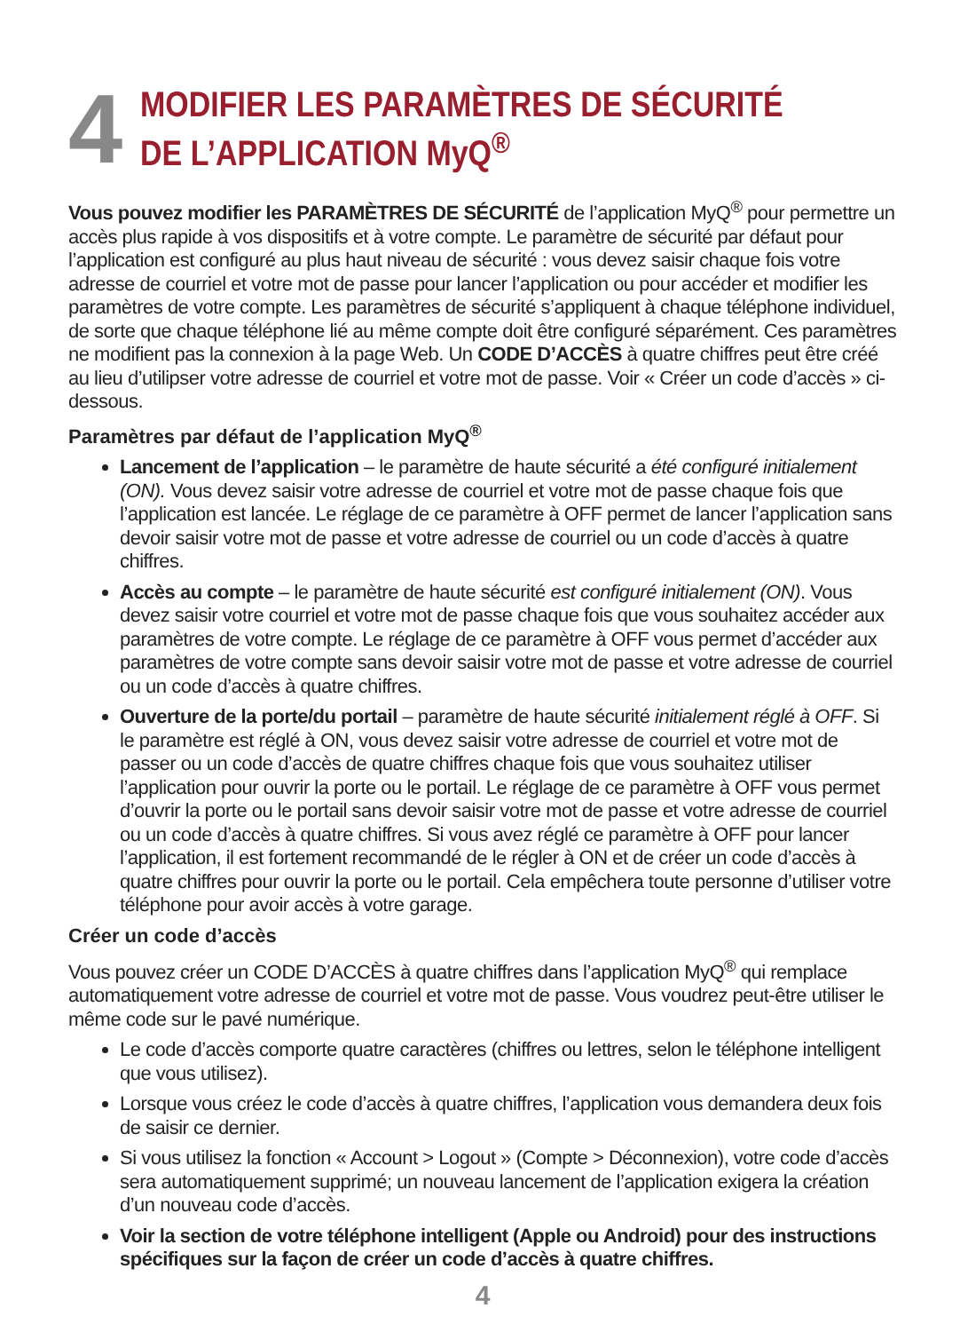4
MODIFIER LES PARAMÈTRES DE SÉCURITÉ
DE L’APPLICATION MyQ<sup>®</sup>
Vous pouvez modifier les PARAMÈTRES DE SÉCURITÉ de l’application MyQ<sup>®</sup> pour permettre un accès plus rapide à vos dispositifs et à votre compte. Le paramètre de sécurité par défaut pour l’application est configuré au plus haut niveau de sécurité : vous devez saisir chaque fois votre adresse de courriel et votre mot de passe pour lancer l’application ou pour accéder et modifier les paramètres de votre compte. Les paramètres de sécurité s’appliquent à chaque téléphone individuel, de sorte que chaque téléphone lié au même compte doit être configuré séparément. Ces paramètres ne modifient pas la connexion à la page Web. Un CODE D’ACCÈS à quatre chiffres peut être créé au lieu d’utilipser votre adresse de courriel et votre mot de passe. Voir « Créer un code d’accès » ci-dessous.
Paramètres par défaut de l’application MyQ<sup>®</sup>
Lancement de l’application – le paramètre de haute sécurité a été configuré initialement (ON). Vous devez saisir votre adresse de courriel et votre mot de passe chaque fois que l’application est lancée. Le réglage de ce paramètre à OFF permet de lancer l’application sans devoir saisir votre mot de passe et votre adresse de courriel ou un code d’accès à quatre chiffres.
Accès au compte – le paramètre de haute sécurité est configuré initialement (ON). Vous devez saisir votre courriel et votre mot de passe chaque fois que vous souhaitez accéder aux paramètres de votre compte. Le réglage de ce paramètre à OFF vous permet d’accéder aux paramètres de votre compte sans devoir saisir votre mot de passe et votre adresse de courriel ou un code d’accès à quatre chiffres.
Ouverture de la porte/du portail – paramètre de haute sécurité initialement réglé à OFF. Si le paramètre est réglé à ON, vous devez saisir votre adresse de courriel et votre mot de passer ou un code d’accès de quatre chiffres chaque fois que vous souhaitez utiliser l’application pour ouvrir la porte ou le portail. Le réglage de ce paramètre à OFF vous permet d’ouvrir la porte ou le portail sans devoir saisir votre mot de passe et votre adresse de courriel ou un code d’accès à quatre chiffres. Si vous avez réglé ce paramètre à OFF pour lancer l’application, il est fortement recommandé de le régler à ON et de créer un code d’accès à quatre chiffres pour ouvrir la porte ou le portail. Cela empêchera toute personne d’utiliser votre téléphone pour avoir accès à votre garage.
Créer un code d’accès
Vous pouvez créer un CODE D’ACCÈS à quatre chiffres dans l’application MyQ<sup>®</sup> qui remplace automatiquement votre adresse de courriel et votre mot de passe. Vous voudrez peut-être utiliser le même code sur le pavé numérique.
Le code d’accès comporte quatre caractères (chiffres ou lettres, selon le téléphone intelligent que vous utilisez).
Lorsque vous créez le code d’accès à quatre chiffres, l’application vous demandera deux fois de saisir ce dernier.
Si vous utilisez la fonction « Account > Logout » (Compte > Déconnexion), votre code d’accès sera automatiquement supprimé; un nouveau lancement de l’application exigera la création d’un nouveau code d’accès.
Voir la section de votre téléphone intelligent (Apple ou Android) pour des instructions spécifiques sur la façon de créer un code d’accès à quatre chiffres.
4